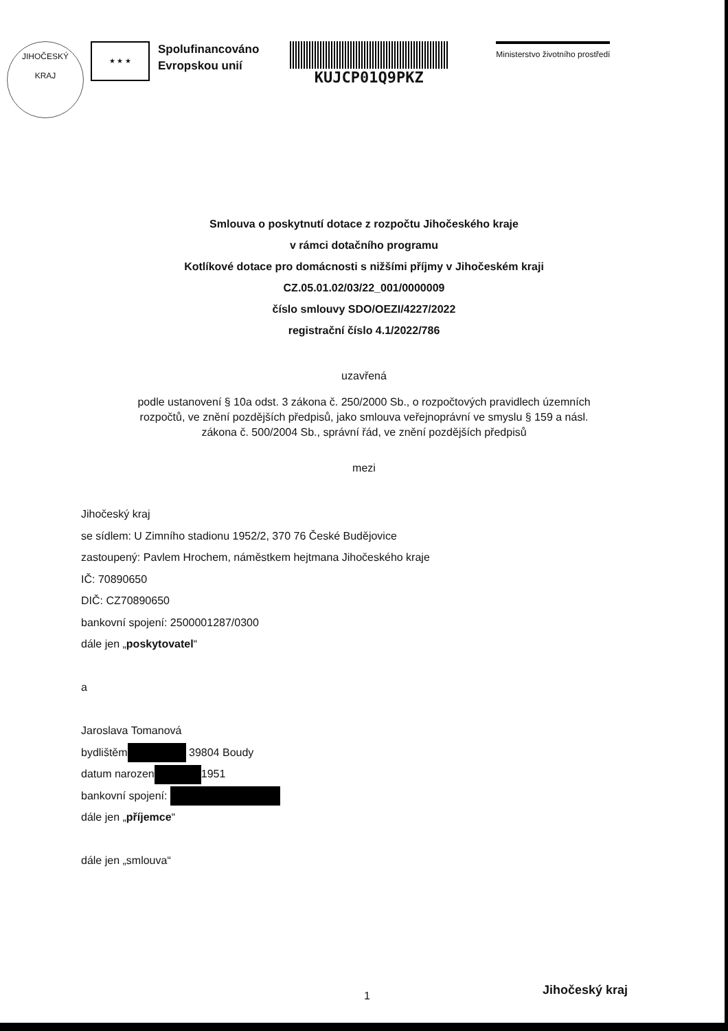JIHOČESKÝ
KRAJ
★ ★ ★
Spolufinancováno
Evropskou unií
KUJCP01Q9PKZ
Ministerstvo životního prostředí
Smlouva o poskytnutí dotace z rozpočtu Jihočeského kraje
v rámci dotačního programu
Kotlíkové dotace pro domácnosti s nižšími příjmy v Jihočeském kraji
CZ.05.01.02/03/22_001/0000009
číslo smlouvy SDO/OEZI/4227/2022
registrační číslo 4.1/2022/786
uzavřená
podle ustanovení § 10a odst. 3 zákona č. 250/2000 Sb., o rozpočtových pravidlech územních
rozpočtů, ve znění pozdějších předpisů, jako smlouva veřejnoprávní ve smyslu § 159 a násl.
zákona č. 500/2004 Sb., správní řád, ve znění pozdějších předpisů
mezi
Jihočeský kraj
se sídlem: U Zimního stadionu 1952/2, 370 76 České Budějovice
zastoupený: Pavlem Hrochem, náměstkem hejtmana Jihočeského kraje
IČ: 70890650
DIČ: CZ70890650
bankovní spojení: 2500001287/0300
dále jen „poskytovatel“
a
Jaroslava Tomanová
bydlištěm 39804 Boudy
datum narozen 1951
bankovní spojení:
dále jen „příjemce“
dále jen „smlouva“
1 Jihočeský kraj